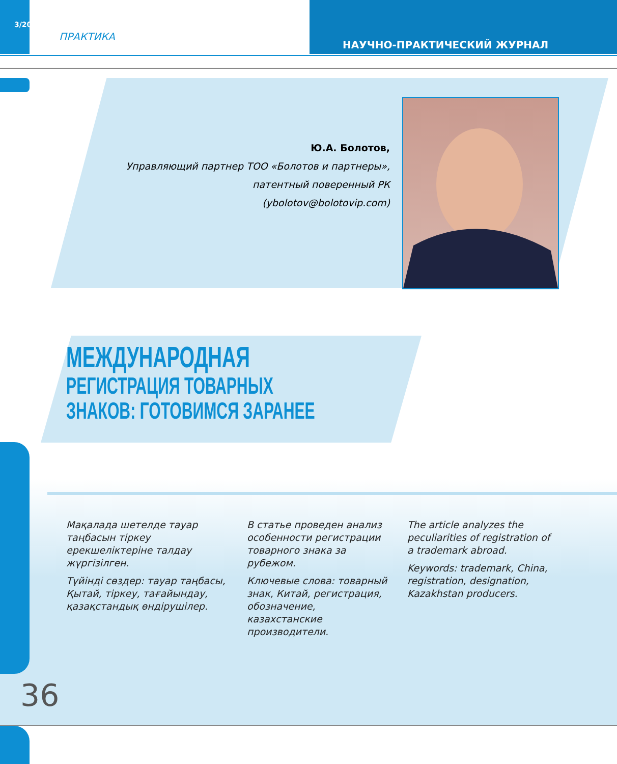3/2017
ПРАКТИКА
НАУЧНО-ПРАКТИЧЕСКИЙ ЖУРНАЛ
Ю.А. Болотов,
Управляющий партнер ТОО «Болотов и партнеры»,
патентный поверенный РК
(ybolotov@bolotovip.com)
МЕЖДУНАРОДНАЯ
РЕГИСТРАЦИЯ ТОВАРНЫХ
ЗНАКОВ: ГОТОВИМСЯ ЗАРАНЕЕ
Мақалада шетелде тауар таңбасын тіркеу ерекшеліктеріне талдау жүргізілген.
Түйінді сөздер: тауар таңбасы, Қытай, тіркеу, тағайындау, қазақстандық өндірушілер.
В статье проведен анализ особенности регистрации товарного знака за рубежом.
Ключевые слова: товарный знак, Китай, регистрация, обозначение, казахстанские производители.
The article analyzes the peculiarities of registration of a trademark abroad.
Keywords: trademark, China, registration, designation, Kazakhstan producers.
36